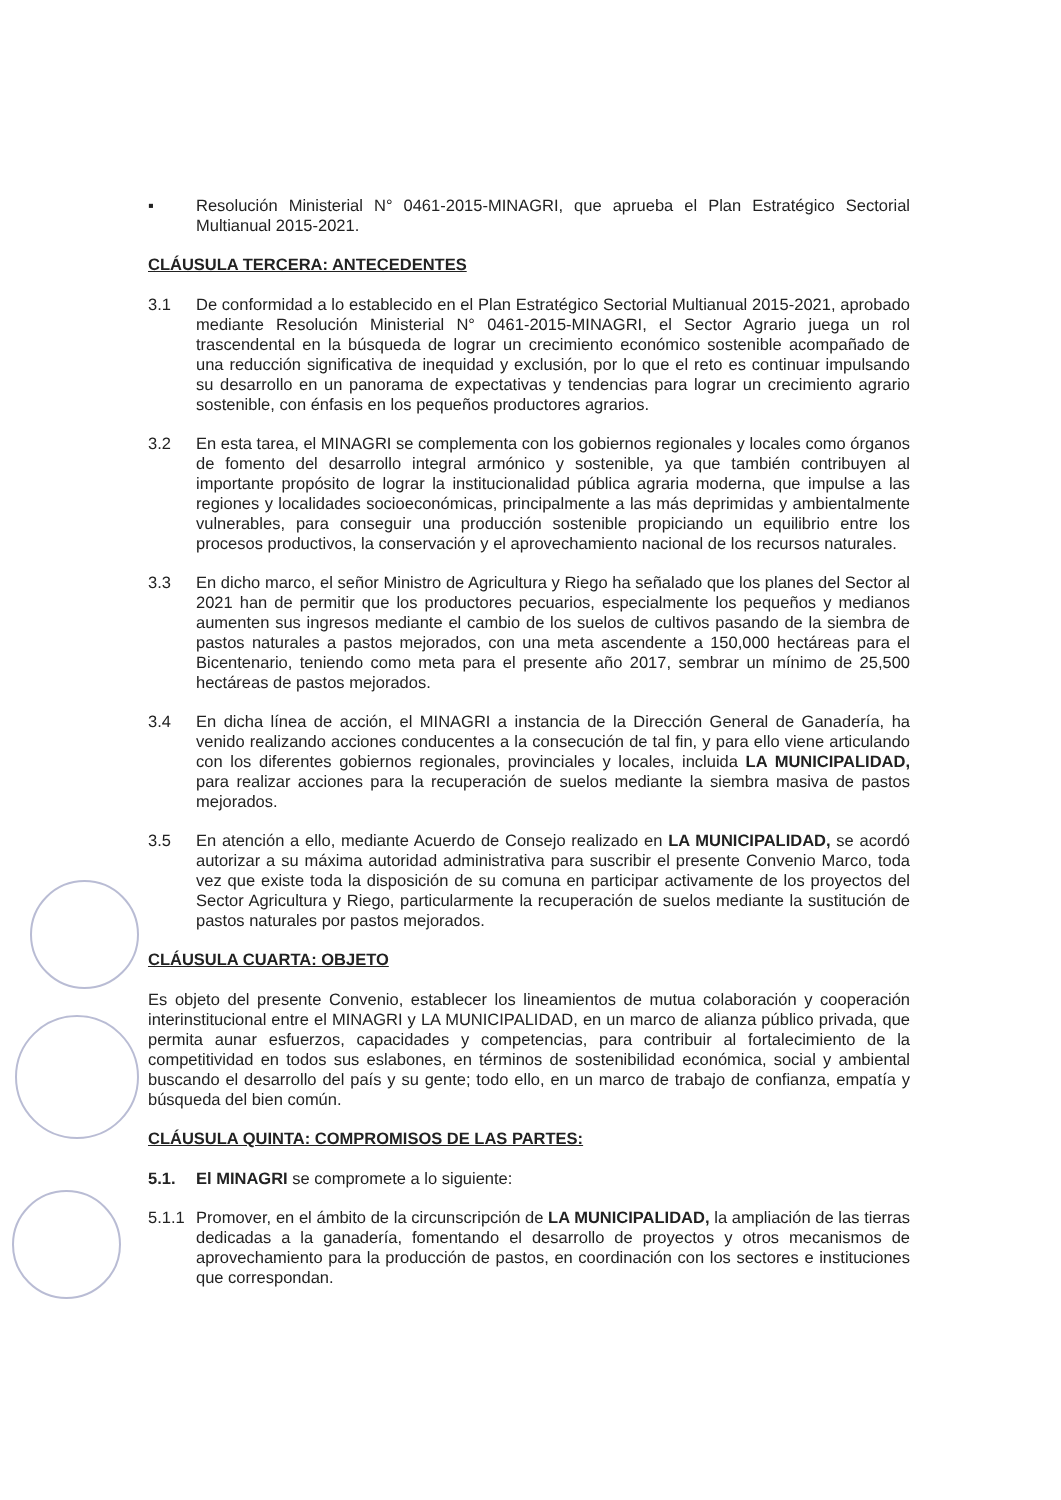▪ Resolución Ministerial N° 0461-2015-MINAGRI, que aprueba el Plan Estratégico Sectorial Multianual 2015-2021.
CLÁUSULA TERCERA: ANTECEDENTES
3.1 De conformidad a lo establecido en el Plan Estratégico Sectorial Multianual 2015-2021, aprobado mediante Resolución Ministerial N° 0461-2015-MINAGRI, el Sector Agrario juega un rol trascendental en la búsqueda de lograr un crecimiento económico sostenible acompañado de una reducción significativa de inequidad y exclusión, por lo que el reto es continuar impulsando su desarrollo en un panorama de expectativas y tendencias para lograr un crecimiento agrario sostenible, con énfasis en los pequeños productores agrarios.
3.2 En esta tarea, el MINAGRI se complementa con los gobiernos regionales y locales como órganos de fomento del desarrollo integral armónico y sostenible, ya que también contribuyen al importante propósito de lograr la institucionalidad pública agraria moderna, que impulse a las regiones y localidades socioeconómicas, principalmente a las más deprimidas y ambientalmente vulnerables, para conseguir una producción sostenible propiciando un equilibrio entre los procesos productivos, la conservación y el aprovechamiento nacional de los recursos naturales.
3.3 En dicho marco, el señor Ministro de Agricultura y Riego ha señalado que los planes del Sector al 2021 han de permitir que los productores pecuarios, especialmente los pequeños y medianos aumenten sus ingresos mediante el cambio de los suelos de cultivos pasando de la siembra de pastos naturales a pastos mejorados, con una meta ascendente a 150,000 hectáreas para el Bicentenario, teniendo como meta para el presente año 2017, sembrar un mínimo de 25,500 hectáreas de pastos mejorados.
3.4 En dicha línea de acción, el MINAGRI a instancia de la Dirección General de Ganadería, ha venido realizando acciones conducentes a la consecución de tal fin, y para ello viene articulando con los diferentes gobiernos regionales, provinciales y locales, incluida LA MUNICIPALIDAD, para realizar acciones para la recuperación de suelos mediante la siembra masiva de pastos mejorados.
3.5 En atención a ello, mediante Acuerdo de Consejo realizado en LA MUNICIPALIDAD, se acordó autorizar a su máxima autoridad administrativa para suscribir el presente Convenio Marco, toda vez que existe toda la disposición de su comuna en participar activamente de los proyectos del Sector Agricultura y Riego, particularmente la recuperación de suelos mediante la sustitución de pastos naturales por pastos mejorados.
CLÁUSULA CUARTA: OBJETO
Es objeto del presente Convenio, establecer los lineamientos de mutua colaboración y cooperación interinstitucional entre el MINAGRI y LA MUNICIPALIDAD, en un marco de alianza público privada, que permita aunar esfuerzos, capacidades y competencias, para contribuir al fortalecimiento de la competitividad en todos sus eslabones, en términos de sostenibilidad económica, social y ambiental buscando el desarrollo del país y su gente; todo ello, en un marco de trabajo de confianza, empatía y búsqueda del bien común.
CLÁUSULA QUINTA: COMPROMISOS DE LAS PARTES:
5.1. El MINAGRI se compromete a lo siguiente:
5.1.1
Promover, en el ámbito de la circunscripción de LA MUNICIPALIDAD, la ampliación de las tierras dedicadas a la ganadería, fomentando el desarrollo de proyectos y otros mecanismos de aprovechamiento para la producción de pastos, en coordinación con los sectores e instituciones que correspondan.